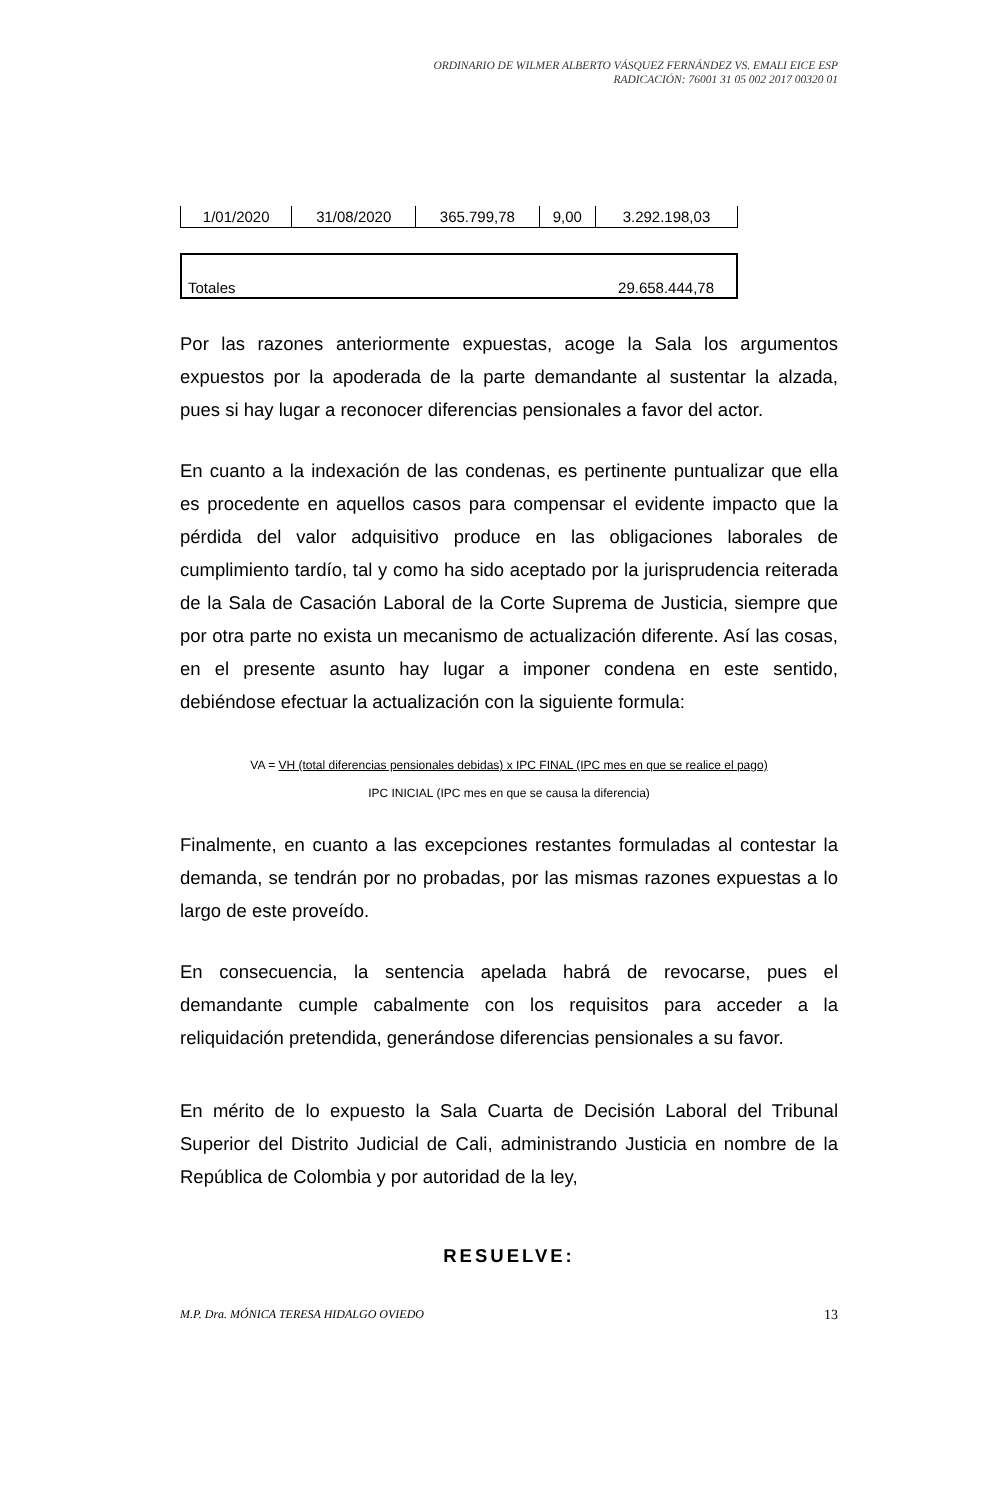ORDINARIO DE WILMER ALBERTO VÁSQUEZ FERNÁNDEZ VS. EMALI EICE ESP
RADICACIÓN: 76001 31 05 002 2017 00320 01
| 1/01/2020 | 31/08/2020 | 365.799,78 | 9,00 | 3.292.198,03 |
| Totales | 29.658.444,78 |
Por las razones anteriormente expuestas, acoge la Sala los argumentos expuestos por la apoderada de la parte demandante al sustentar la alzada, pues si hay lugar a reconocer diferencias pensionales a favor del actor.
En cuanto a la indexación de las condenas, es pertinente puntualizar que ella es procedente en aquellos casos para compensar el evidente impacto que la pérdida del valor adquisitivo produce en las obligaciones laborales de cumplimiento tardío, tal y como ha sido aceptado por la jurisprudencia reiterada de la Sala de Casación Laboral de la Corte Suprema de Justicia, siempre que por otra parte no exista un mecanismo de actualización diferente. Así las cosas, en el presente asunto hay lugar a imponer condena en este sentido, debiéndose efectuar la actualización con la siguiente formula:
VA = VH (total diferencias pensionales debidas) x IPC FINAL (IPC mes en que se realice el pago)
IPC INICIAL (IPC mes en que se causa la diferencia)
Finalmente, en cuanto a las excepciones restantes formuladas al contestar la demanda, se tendrán por no probadas, por las mismas razones expuestas a lo largo de este proveído.
En consecuencia, la sentencia apelada habrá de revocarse, pues el demandante cumple cabalmente con los requisitos para acceder a la reliquidación pretendida, generándose diferencias pensionales a su favor.
En mérito de lo expuesto la Sala Cuarta de Decisión Laboral del Tribunal Superior del Distrito Judicial de Cali, administrando Justicia en nombre de la República de Colombia y por autoridad de la ley,
RESUELVE:
M.P. Dra. MÓNICA TERESA HIDALGO OVIEDO 13